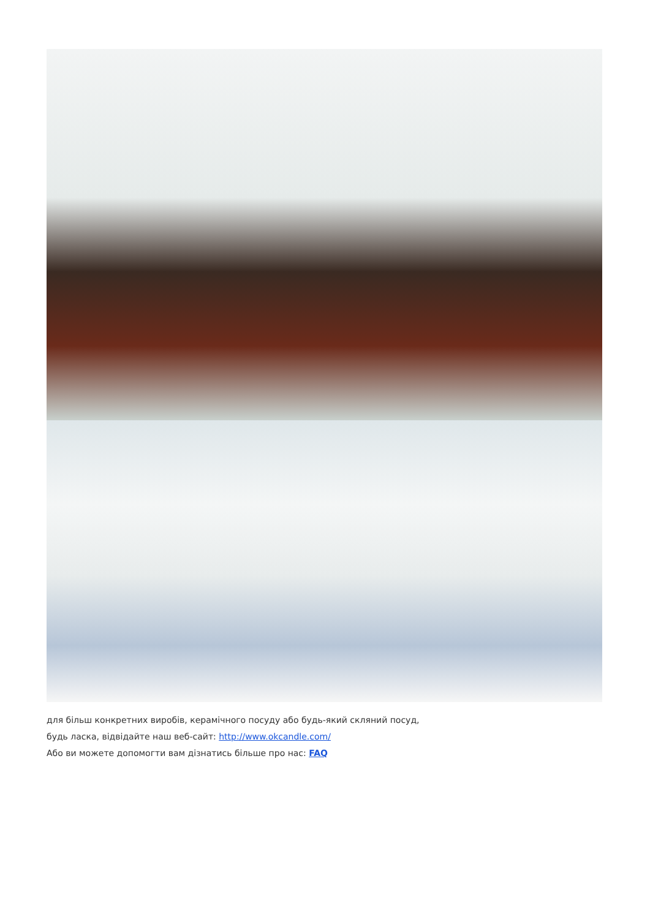для більш конкретних виробів, керамічного посуду або будь-який скляний посуд,
будь ласка, відвідайте наш веб-сайт: http://www.okcandle.com/
Або ви можете допомогти вам дізнатись більше про нас: FAQ